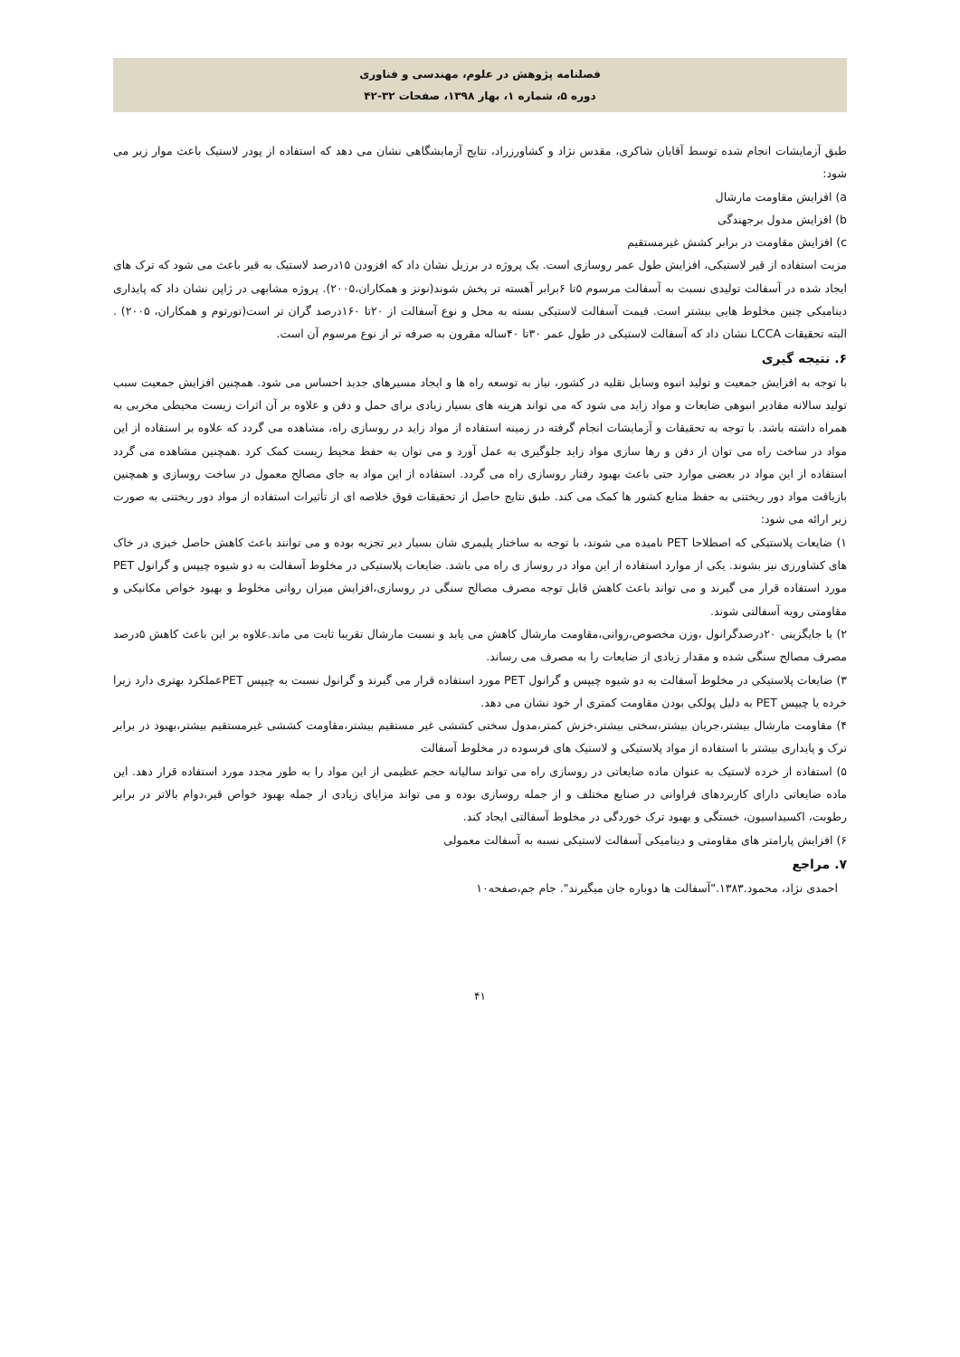فصلنامه پژوهش در علوم، مهندسی و فناوری
دوره ۵، شماره ۱، بهار ۱۳۹۸، صفحات ۳۲-۴۲
طبق آزمایشات انجام شده توسط آقایان شاکری، مقدس نژاد و کشاورزراد، نتایج آزمایشگاهی نشان می دهد که استفاده از پودر لاستیک باعث موار زیر می شود:
a) افزایش مقاومت مارشال
b) افزایش مدول برجهندگی
c) افزایش مقاومت در برابر کشش غیرمستقیم
مزیت استفاده از قیر لاستیکی، افزایش طول عمر روسازی است. یک پروژه در برزیل نشان داد که افزودن ۱۵درصد لاستیک به قیر باعث می شود که ترک های ایجاد شده در آسفالت تولیدی نسبت به آسفالت مرسوم ۵تا ۶برابر آهسته تر پخش شوند(نونز و همکاران،۲۰۰۵). پروژه مشابهی در ژاپن نشان داد که پایداری دینامیکی چنین مخلوط هایی بیشتر است. قیمت آسفالت لاستیکی بسته به محل و نوع آسفالت از ۲۰تا ۱۶۰درصد گران تر است(تورتوم و همکاران، ۲۰۰۵) . البته تحقیقات LCCA نشان داد که آسفالت لاستیکی در طول عمر ۳۰تا ۴۰ساله مقرون به صرفه تر از نوع مرسوم آن است.
۶. نتیجه گیری
با توجه به افزایش جمعیت و تولید انبوه وسایل نقلیه در کشور، نیاز به توسعه راه ها و ایجاد مسیرهای جدید احساس می شود. همچنین افزایش جمعیت سبب تولید سالانه مقادیر انبوهی ضایعات و مواد زاید می شود که می تواند هرینه های بسیار زیادی برای حمل و دفن و علاوه بر آن اثرات زیست محیطی مخربی به همراه داشته باشد. با توجه به تحقیقات و آزمایشات انجام گرفته در زمینه استفاده از مواد زاید در روسازی راه، مشاهده می گردد که علاوه بر استفاده از این مواد در ساخت راه می توان از دفن و رها سازی مواد زاید جلوگیری به عمل آورد و می توان به حفظ محیط زیست کمک کرد .همچنین مشاهده می گردد استفاده از این مواد در بعضی موارد حتی باعث بهبود رفتار روسازی راه می گردد. استفاده از این مواد به جای مصالح معمول در ساخت روسازی و همچنین بازیافت مواد دور ریختنی به حفظ منابع کشور ها کمک می کند. طبق نتایج حاصل از تحقیقات فوق خلاصه ای از تأثیرات استفاده از مواد دور ریختنی به صورت زیر ارائه می شود:
۱) ضایعات پلاستیکی که اصطلاحا PET نامیده می شوند، با توجه به ساختار پلیمری شان بسیار دیر تجزیه بوده و می توانند باعث کاهش حاصل خیزی در خاک های کشاورزی نیز بشوند. یکی از موارد استفاده از این مواد در روساز ی راه می باشد. ضایعات پلاستیکی در مخلوط آسفالت به دو شیوه چیپس و گرانول PET مورد استفاده قرار می گیرند و می تواند باعث کاهش قابل توجه مصرف مصالح سنگی در روسازی،افزایش میزان روانی مخلوط و بهبود خواص مکانیکی و مقاومتی رویه آسفالتی شوند.
۲) با جایگزینی ۲۰درصدگرانول ،وزن مخصوص،روانی،مقاومت مارشال کاهش می یابد و نسبت مارشال تقریبا ثابت می ماند.علاوه بر این باعث کاهش ۵درصد مصرف مصالح سنگی شده و مقدار زیادی از ضایعات را به مصرف می رساند.
۳) ضایعات پلاستیکی در مخلوط آسفالت به دو شیوه چیپس و گرانول PET مورد استفاده قرار می گیرند و گرانول نسبت به چیپس PETعملکرد بهتری دارد زیرا خرده یا چیپس PET به دلیل پولکی بودن مقاومت کمتری ار خود نشان می دهد.
۴) مقاومت مارشال بیشتر،جریان بیشتر،سختی بیشتر،خزش کمتر،مدول سختی کششی غیر مستقیم بیشتر،مقاومت کششی غیرمستقیم بیشتر،بهبود در برابر ترک و پایداری بیشتر با استفاده از مواد پلاستیکی و لاستیک های فرسوده در مخلوط آسفالت
۵) استفاده از خرده لاستیک به عنوان ماده ضایعاتی در روسازی راه می تواند سالیانه حجم عظیمی از این مواد را به طور مجدد مورد استفاده قرار دهد. این ماده ضایعاتی دارای کاربردهای فراوانی در صنایع مختلف و از جمله روسازی بوده و می تواند مزایای زیادی از جمله بهبود خواص قیر،دوام بالاتر در برابر رطوبت، اکسیداسیون، خستگی و بهبود ترک خوردگی در مخلوط آسفالتی ایجاد کند.
۶) افزایش پارامتر های مقاومتی و دینامیکی آسفالت لاستیکی نسبه به آسفالت معمولی
۷. مراجع
احمدی نژاد، محمود.۱۳۸۳."آسفالت ها دوباره جان میگیرند". جام جم،صفحه۱۰
۴۱